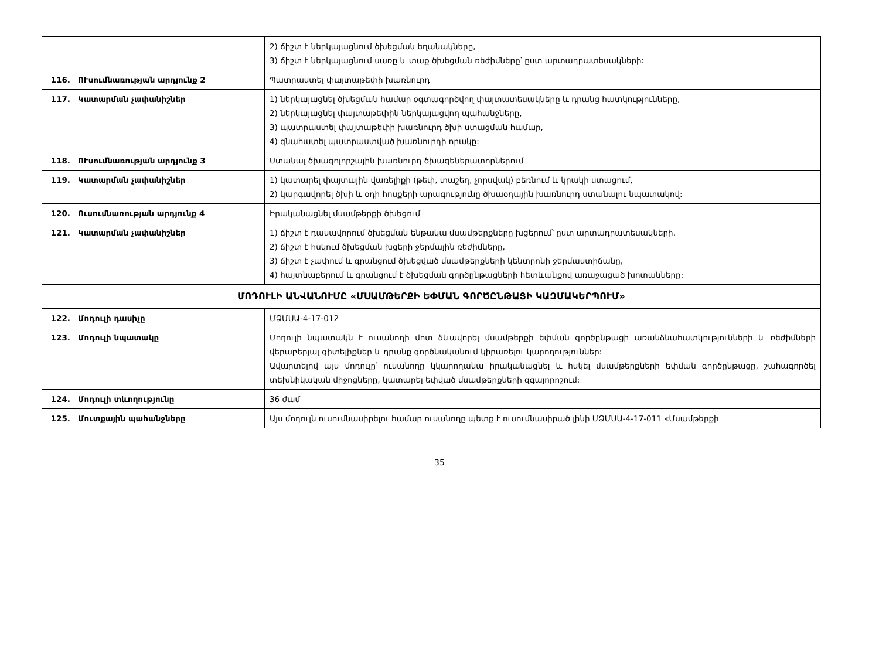| | | 2) ճիշտ է ներկայացնում ծխեցման եղանակները, 3) ճիշտ է ներկայացնում սառը և տաք ծխեցման ռեժիմները՝ ըստ արտադրատեսակների: |
| 116. | ՈՒսումնառության արդյունք 2 | Պատրաստել փայտաթեփի խառնուրդ |
| 117. | Կատարման չափանիշներ | 1) ներկայացնել ծխեցման համար օգտագործվող փայտատեսակները և դրանց հատկությունները, 2) ներկայացնել փայտաթեփին ներկայացվող պահանջները, 3) պատրաստել փայտաթեփի խառնուրդ ծխի ստացման համար, 4) գնահատել պատրաստված խառնուրդի որակը: |
| 118. | ՈՒսումնառության արդյունք 3 | Ստանալ ծխագոլորշային խառնուրդ ծխագեներատորներում |
| 119. | Կատարման չափանիշներ | 1) կատարել փայտային վառելիքի (թեփ, տաշեղ, չորսվակ) բեռնում և կրակի ստացում, 2) կարգավորել ծխի և օդի հոսքերի արագությունը ծխաօդային խառնուրդ ստանալու նպատակով: |
| 120. | Ուսումնառության արդյունք 4 | Իրականացնել մսամթերքի ծխեցում |
| 121. | Կատարման չափանիշներ | 1) ճիշտ է դասավորում ծխեցման ենթակա մսամթերքները խցերում՝ ըստ արտադրատեսակների, 2) ճիշտ է հսկում ծխեցման խցերի ջերմային ռեժիմները, 3) ճիշտ է չափում և գրանցում ծխեցված մսամթերքների կենտրոնի ջերմաստիճանը, 4) հայտնաբերում և գրանցում է ծխեցման գործընթացների հետևանքով առաջացած խոտանները: |
| ՄՈԴՈՒԼԻ ԱՆՎԱՆՈՒՄԸ «ՄՍԱՄԹԵՐՔԻ ԵՓՄԱՆ ԳՈՐԾԸՆԹԱՑԻ ԿԱԶՄԱԿԵՐՊՈՒՄ» | | |
| 122. | Մոդուլի դասիչը | ՄՁՄՍԱ-4-17-012 |
| 123. | Մոդուլի նպատակը | Մոդուլի նպատակն է ուսանողի մոտ ձևավորել մսամթերքի եփման գործընթացի առանձնահատկությունների և ռեժիմների վերաբերյալ գիտելիքներ և դրանք գործնականում կիրառելու կարողություններ: Ավարտելով այս մոդուլը՝ ուսանողը կկարողանա իրականացնել և հսկել մսամթերքների եփման գործընթացը, շահագործել տեխնիկական միջոցները, կատարել եփված մսամթերքների զգայորոշում: |
| 124. | Մոդուլի տևողությունը | 36 ժամ |
| 125. | Մուտքային պահանջները | Այս մոդուլն ուսումնասիրելու համար ուսանողը պետք է ուսումնասիրած լինի ՄՁՄՍԱ-4-17-011 «Մսամթերքի |
35